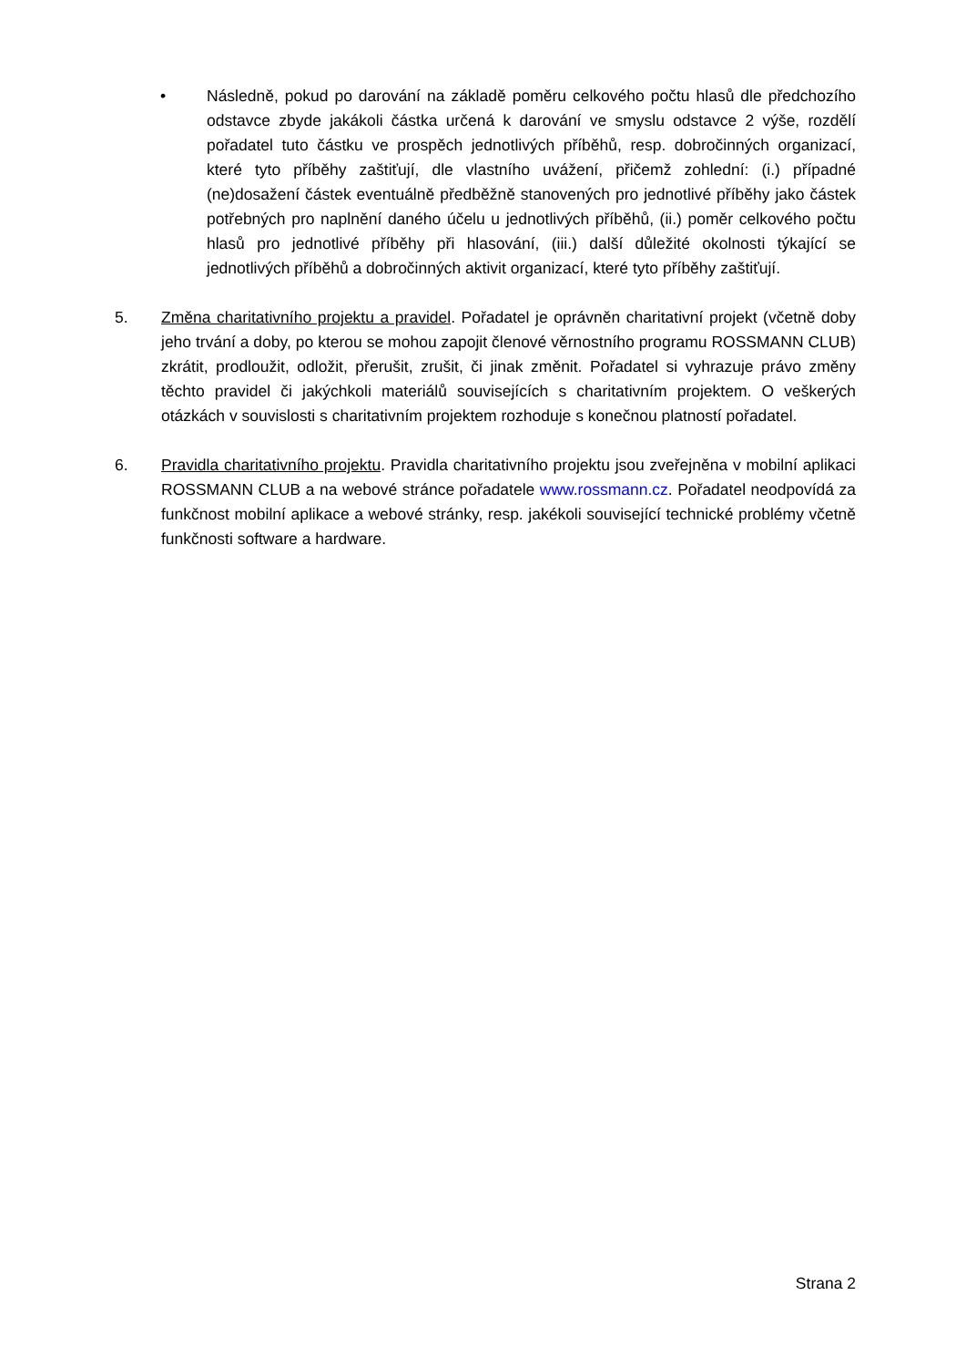• Následně, pokud po darování na základě poměru celkového počtu hlasů dle předchozího odstavce zbyde jakákoli částka určená k darování ve smyslu odstavce 2 výše, rozdělí pořadatel tuto částku ve prospěch jednotlivých příběhů, resp. dobročinných organizací, které tyto příběhy zaštiťují, dle vlastního uvážení, přičemž zohlední: (i.) případné (ne)dosažení částek eventuálně předběžně stanovených pro jednotlivé příběhy jako částek potřebných pro naplnění daného účelu u jednotlivých příběhů, (ii.) poměr celkového počtu hlasů pro jednotlivé příběhy při hlasování, (iii.) další důležité okolnosti týkající se jednotlivých příběhů a dobročinných aktivit organizací, které tyto příběhy zaštiťují.
5. Změna charitativního projektu a pravidel. Pořadatel je oprávněn charitativní projekt (včetně doby jeho trvání a doby, po kterou se mohou zapojit členové věrnostního programu ROSSMANN CLUB) zkrátit, prodloužit, odložit, přerušit, zrušit, či jinak změnit. Pořadatel si vyhrazuje právo změny těchto pravidel či jakýchkoli materiálů souvisejících s charitativním projektem. O veškerých otázkách v souvislosti s charitativním projektem rozhoduje s konečnou platností pořadatel.
6. Pravidla charitativního projektu. Pravidla charitativního projektu jsou zveřejněna v mobilní aplikaci ROSSMANN CLUB a na webové stránce pořadatele www.rossmann.cz. Pořadatel neodpovídá za funkčnost mobilní aplikace a webové stránky, resp. jakékoli související technické problémy včetně funkčnosti software a hardware.
Strana 2